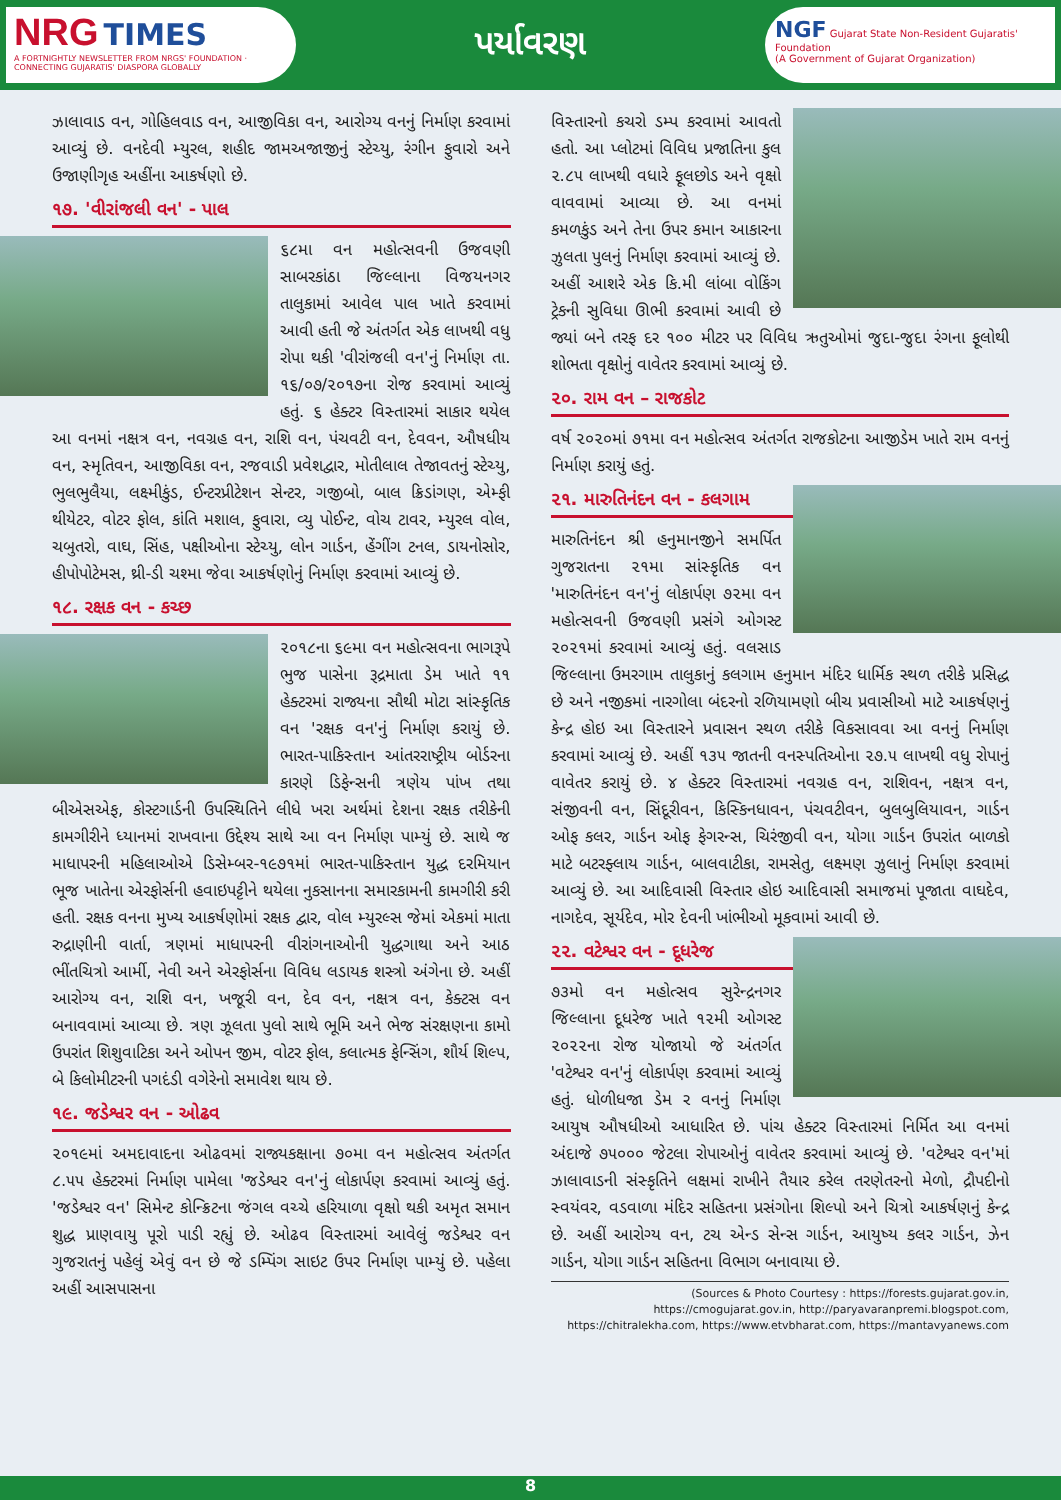NRG TIMES
A FORTNIGHTLY NEWSLETTER FROM NRGS' FOUNDATION · CONNECTING GUJARATIS' DIASPORA GLOBALLY
પર્યાવરણ
NGF Gujarat State Non-Resident Gujaratis' Foundation
(A Government of Gujarat Organization)
ઝાલાવાડ વન, ગોહિલવાડ વન, આજીવિકા વન, આરોગ્ય વનનું નિર્માણ કરવામાં આવ્યું છે. વનદેવી મ્યુરલ, શહીદ જામઅજાજીનું સ્ટેચ્યુ, રંગીન ફુવારો અને ઉજાણીગૃહ અહીંના આકર્ષણો છે.
૧૭. 'વીરાંજલી વન' - પાલ
૬૮મા વન મહોત્સવની ઉજવણી સાબરકાંઠા જિલ્લાના વિજયનગર તાલુકામાં આવેલ પાલ ખાતે કરવામાં આવી હતી જે અંતર્ગત એક લાખથી વધુ રોપા થકી 'વીરાંજલી વન'નું નિર્માણ તા. ૧૬/૦૭/૨૦૧૭ના રોજ કરવામાં આવ્યું હતું. ૬ હેક્ટર વિસ્તારમાં સાકાર થયેલ આ વનમાં નક્ષત્ર વન, નવગ્રહ વન, રાશિ વન, પંચવટી વન, દેવવન, ઔષધીય વન, સ્મૃતિવન, આજીવિકા વન, રજવાડી પ્રવેશદ્વાર, મોતીલાલ તેજાવતનું સ્ટેચ્યુ, ભુલભુલૈયા, લક્ષ્મીકુંડ, ઈન્ટરપ્રીટેશન સેન્ટર, ગજીબો, બાલ ક્રિડાંગણ, એમ્ફી થીયેટર, વોટર ફોલ, કાંતિ મશાલ, ફુવારા, વ્યુ પોઈન્ટ, વોચ ટાવર, મ્યુરલ વોલ, ચબુતરો, વાઘ, સિંહ, પક્ષીઓના સ્ટેચ્યુ, લોન ગાર્ડન, હેંગીંગ ટનલ, ડાયનોસોર, હીપોપોટેમસ, થ્રી-ડી ચશ્મા જેવા આકર્ષણોનું નિર્માણ કરવામાં આવ્યું છે.
૧૮. રક્ષક વન - કચ્છ
૨૦૧૮ના ૬૯મા વન મહોત્સવના ભાગરૂપે ભુજ પાસેના રૂદ્રમાતા ડેમ ખાતે ૧૧ હેક્ટરમાં રાજ્યના સૌથી મોટા સાંસ્કૃતિક વન 'રક્ષક વન'નું નિર્માણ કરાયું છે. ભારત-પાકિસ્તાન આંતરરાષ્ટ્રીય બોર્ડરના કારણે ડિફેન્સની ત્રણેય પાંખ તથા બીએસએફ, કોસ્ટગાર્ડની ઉપસ્થિતિને લીધે ખરા અર્થમાં દેશના રક્ષક તરીકેની કામગીરીને ધ્યાનમાં રાખવાના ઉદ્દેશ્ય સાથે આ વન નિર્માણ પામ્યું છે. સાથે જ માધાપરની મહિલાઓએ ડિસેમ્બર-૧૯૭૧માં ભારત-પાકિસ્તાન યુદ્ધ દરમિયાન ભૂજ ખાતેના એરફોર્સની હવાઇપટ્ટીને થયેલા નુકસાનના સમારકામની કામગીરી કરી હતી. રક્ષક વનના મુખ્ય આકર્ષણોમાં રક્ષક દ્વાર, વોલ મ્યુરલ્સ જેમાં એકમાં માતા રુદ્રાણીની વાર્તા, ત્રણમાં માધાપરની વીરાંગનાઓની યુદ્ધગાથા અને આઠ ભીંતચિત્રો આર્મી, નેવી અને એરફોર્સના વિવિધ લડાયક શસ્ત્રો અંગેના છે. અહીં આરોગ્ય વન, રાશિ વન, ખજૂરી વન, દેવ વન, નક્ષત્ર વન, કેક્ટસ વન બનાવવામાં આવ્યા છે. ત્રણ ઝૂલતા પુલો સાથે ભૂમિ અને ભેજ સંરક્ષણના કામો ઉપરાંત શિશુવાટિકા અને ઓપન જીમ, વોટર ફોલ, કલાત્મક ફેન્સિંગ, શૌર્ય શિલ્પ, બે કિલોમીટરની પગદંડી વગેરેનો સમાવેશ થાય છે.
૧૯. જડેશ્વર વન - ઓઢવ
૨૦૧૯માં અમદાવાદના ઓઢવમાં રાજ્યકક્ષાના ૭૦મા વન મહોત્સવ અંતર્ગત ૮.૫૫ હેક્ટરમાં નિર્માણ પામેલા 'જડેશ્વર વન'નું લોકાર્પણ કરવામાં આવ્યું હતું. 'જડેશ્વર વન' સિમેન્ટ કોન્ક્રિટના જંગલ વચ્ચે હરિયાળા વૃક્ષો થકી અમૃત સમાન શુદ્ધ પ્રાણવાયુ પૂરો પાડી રહ્યું છે. ઓઢવ વિસ્તારમાં આવેલું જડેશ્વર વન ગુજરાતનું પહેલું એવું વન છે જે ડમ્પિંગ સાઇટ ઉપર નિર્માણ પામ્યું છે. પહેલા અહીં આસપાસના
વિસ્તારનો કચરો ડમ્પ કરવામાં આવતો હતો. આ પ્લોટમાં વિવિધ પ્રજાતિના કુલ ૨.૮૫ લાખથી વધારે ફૂલછોડ અને વૃક્ષો વાવવામાં આવ્યા છે. આ વનમાં કમળકુંડ અને તેના ઉપર કમાન આકારના ઝુલતા પુલનું નિર્માણ કરવામાં આવ્યું છે. અહીં આશરે એક કિ.મી લાંબા વોકિંગ ટ્રેકની સુવિધા ઊભી કરવામાં આવી છે જ્યાં બને તરફ દર ૧૦૦ મીટર પર વિવિધ ઋતુઓમાં જુદા-જુદા રંગના ફૂલોથી શોભતા વૃક્ષોનું વાવેતર કરવામાં આવ્યું છે.
૨૦. રામ વન – રાજકોટ
વર્ષ ૨૦૨૦માં ૭૧મા વન મહોત્સવ અંતર્ગત રાજકોટના આજીડેમ ખાતે રામ વનનું નિર્માણ કરાયું હતું.
૨૧. મારુતિનંદન વન - કલગામ
મારુતિનંદન શ્રી હનુમાનજીને સમર્પિત ગુજરાતના ૨૧મા સાંસ્કૃતિક વન 'મારુતિનંદન વન'નું લોકાર્પણ ૭૨મા વન મહોત્સવની ઉજવણી પ્રસંગે ઓગસ્ટ ૨૦૨૧માં કરવામાં આવ્યું હતું. વલસાડ જિલ્લાના ઉમરગામ તાલુકાનું કલગામ હનુમાન મંદિર ધાર્મિક સ્થળ તરીકે પ્રસિદ્ધ છે અને નજીકમાં નારગોલા બંદરનો રળિયામણો બીચ પ્રવાસીઓ માટે આકર્ષણનું કેન્દ્ર હોઇ આ વિસ્તારને પ્રવાસન સ્થળ તરીકે વિકસાવવા આ વનનું નિર્માણ કરવામાં આવ્યું છે. અહીં ૧૩૫ જાતની વનસ્પતિઓના ૨૭.૫ લાખથી વધુ રોપાનું વાવેતર કરાયું છે. ૪ હેક્ટર વિસ્તારમાં નવગ્રહ વન, રાશિવન, નક્ષત્ર વન, સંજીવની વન, સિંદૂરીવન, કિસ્કિનધાવન, પંચવટીવન, બુલબુલિયાવન, ગાર્ડન ઓફ કલર, ગાર્ડન ઓફ ફેગરન્સ, ચિરંજીવી વન, યોગા ગાર્ડન ઉપરાંત બાળકો માટે બટરફ્લાય ગાર્ડન, બાલવાટીકા, રામસેતુ, લક્ષ્મણ ઝુલાનું નિર્માણ કરવામાં આવ્યું છે. આ આદિવાસી વિસ્તાર હોઇ આદિવાસી સમાજમાં પૂજાતા વાઘદેવ, નાગદેવ, સૂર્યદેવ, મોર દેવની ખાંભીઓ મૂકવામાં આવી છે.
૨૨. વટેશ્વર વન - દૂધરેજ
૭૩મો વન મહોત્સવ સુરેન્દ્રનગર જિલ્લાના દૂધરેજ ખાતે ૧૨મી ઓગસ્ટ ૨૦૨૨ના રોજ યોજાયો જે અંતર્ગત 'વટેશ્વર વન'નું લોકાર્પણ કરવામાં આવ્યું હતું. ધોળીધજા ડેમ ર વનનું નિર્માણ આયુષ ઔષધીઓ આધારિત છે. પાંચ હેક્ટર વિસ્તારમાં નિર્મિત આ વનમાં અંદાજે ૭૫૦૦૦ જેટલા રોપાઓનું વાવેતર કરવામાં આવ્યું છે. 'વટેશ્વર વન'માં ઝાલાવાડની સંસ્કૃતિને લક્ષમાં રાખીને તૈયાર કરેલ તરણેતરનો મેળો, દ્રૌપદીનો સ્વયંવર, વડવાળા મંદિર સહિતના પ્રસંગોના શિલ્પો અને ચિત્રો આકર્ષણનું કેન્દ્ર છે. અહીં આરોગ્ય વન, ટચ એન્ડ સેન્સ ગાર્ડન, આયુષ્ય કલર ગાર્ડન, ઝેન ગાર્ડન, યોગા ગાર્ડન સહિતના વિભાગ બનાવાયા છે.
(Sources & Photo Courtesy : https://forests.gujarat.gov.in, https://cmogujarat.gov.in, http://paryavaranpremi.blogspot.com, https://chitralekha.com, https://www.etvbharat.com, https://mantavyanews.com
8